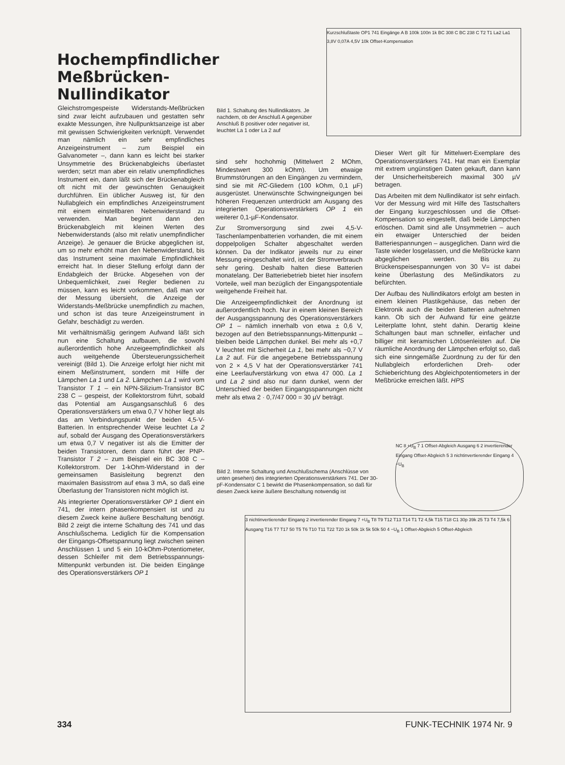Kurzschlußtaste OP1 741 Eingänge A B 100k 100n 1k BC 308 C BC 238 C T2 T1 La2 La1 3,8V 0,07A 4,5V 10k Offset-Kompensation
Hochempfindlicher Meßbrücken-Nullindikator
Bild 1. Schaltung des Nullindikators. Je nachdem, ob der Anschluß A gegenüber Anschluß B positiver oder negativer ist, leuchtet La 1 oder La 2 auf
Gleichstromgespeiste Widerstands-Meßbrücken sind zwar leicht aufzubauen und gestatten sehr exakte Messungen, ihre Nullpunktsanzeige ist aber mit gewissen Schwierigkeiten verknüpft. Verwendet man nämlich ein sehr empfindliches Anzeigeinstrument – zum Beispiel ein Galvanometer –, dann kann es leicht bei starker Unsymmetrie des Brückenabgleichs überlastet werden; setzt man aber ein relativ unempfindliches Instrument ein, dann läßt sich der Brückenabgleich oft nicht mit der gewünschten Genauigkeit durchführen. Ein üblicher Ausweg ist, für den Nullabgleich ein empfindliches Anzeigeinstrument mit einem einstellbaren Nebenwiderstand zu verwenden. Man beginnt dann den Brückenabgleich mit kleinen Werten des Nebenwiderstands (also mit relativ unempfindlicher Anzeige). Je genauer die Brücke abgeglichen ist, um so mehr erhöht man den Nebenwiderstand, bis das Instrument seine maximale Empfindlichkeit erreicht hat. In dieser Stellung erfolgt dann der Endabgleich der Brücke. Abgesehen von der Unbequemlichkeit, zwei Regler bedienen zu müssen, kann es leicht vorkommen, daß man vor der Messung übersieht, die Anzeige der Widerstands-Meßbrücke unempfindlich zu machen, und schon ist das teure Anzeigeinstrument in Gefahr, beschädigt zu werden.
Mit verhältnismäßig geringem Aufwand läßt sich nun eine Schaltung aufbauen, die sowohl außerordentlich hohe Anzeigeempfindlichkeit als auch weitgehende Übersteuerungssicherheit vereinigt (Bild 1). Die Anzeige erfolgt hier nicht mit einem Meßinstrument, sondern mit Hilfe der Lämpchen La 1 und La 2. Lämpchen La 1 wird vom Transistor T 1 – ein NPN-Silizium-Transistor BC 238 C – gespeist, der Kollektorstrom führt, sobald das Potential am Ausgangsanschluß 6 des Operationsverstärkers um etwa 0,7 V höher liegt als das am Verbindungspunkt der beiden 4,5-V-Batterien. In entsprechender Weise leuchtet La 2 auf, sobald der Ausgang des Operationsverstärkers um etwa 0,7 V negativer ist als die Emitter der beiden Transistoren, denn dann führt der PNP-Transistor T 2 – zum Beispiel ein BC 308 C – Kollektorstrom. Der 1-kOhm-Widerstand in der gemeinsamen Basisleitung begrenzt den maximalen Basisstrom auf etwa 3 mA, so daß eine Überlastung der Transistoren nicht möglich ist.
Als integrierter Operationsverstärker OP 1 dient ein 741, der intern phasenkompensiert ist und zu diesem Zweck keine äußere Beschaltung benötigt. Bild 2 zeigt die interne Schaltung des 741 und das Anschlußschema. Lediglich für die Kompensation der Eingangs-Offsetspannung liegt zwischen seinen Anschlüssen 1 und 5 ein 10-kOhm-Potentiometer, dessen Schleifer mit dem Betriebsspannungs-Mittenpunkt verbunden ist. Die beiden Eingänge des Operationsverstärkers OP 1
sind sehr hochohmig (Mittelwert 2 MOhm, Mindestwert 300 kOhm). Um etwaige Brummstörungen an den Eingängen zu vermindern, sind sie mit RC-Gliedern (100 kOhm, 0,1 µF) ausgerüstet. Unerwünschte Schwingneigungen bei höheren Frequenzen unterdrückt am Ausgang des integrierten Operationsverstärkers OP 1 ein weiterer 0,1-µF-Kondensator.
Zur Stromversorgung sind zwei 4,5-V-Taschenlampenbatterien vorhanden, die mit einem doppelpoligen Schalter abgeschaltet werden können. Da der Indikator jeweils nur zu einer Messung eingeschaltet wird, ist der Stromverbrauch sehr gering. Deshalb halten diese Batterien monatelang. Der Batteriebetrieb bietet hier insofern Vorteile, weil man bezüglich der Eingangspotentiale weitgehende Freiheit hat.
Die Anzeigeempfindlichkeit der Anordnung ist außerordentlich hoch. Nur in einem kleinen Bereich der Ausgangsspannung des Operationsverstärkers OP 1 – nämlich innerhalb von etwa ± 0,6 V, bezogen auf den Betriebsspannungs-Mittenpunkt – bleiben beide Lämpchen dunkel. Bei mehr als +0,7 V leuchtet mit Sicherheit La 1, bei mehr als −0,7 V La 2 auf. Für die angegebene Betriebsspannung von 2 × 4,5 V hat der Operationsverstärker 741 eine Leerlaufverstärkung von etwa 47 000. La 1 und La 2 sind also nur dann dunkel, wenn der Unterschied der beiden Eingangsspannungen nicht mehr als etwa 2 · 0,7/47 000 = 30 µV beträgt.
Dieser Wert gilt für Mittelwert-Exemplare des Operationsverstärkers 741. Hat man ein Exemplar mit extrem ungünstigen Daten gekauft, dann kann der Unsicherheitsbereich maximal 300 µV betragen.
Das Arbeiten mit dem Nullindikator ist sehr einfach. Vor der Messung wird mit Hilfe des Tastschalters der Eingang kurzgeschlossen und die Offset-Kompensation so eingestellt, daß beide Lämpchen erlöschen. Damit sind alle Unsymmetrien – auch ein etwaiger Unterschied der beiden Batteriespannungen – ausgeglichen. Dann wird die Taste wieder losgelassen, und die Meßbrücke kann abgeglichen werden. Bis zu Brückenspeisespannungen von 30 V= ist dabei keine Überlastung des Meßindikators zu befürchten.
Der Aufbau des Nullindikators erfolgt am besten in einem kleinen Plastikgehäuse, das neben der Elektronik auch die beiden Batterien aufnehmen kann. Ob sich der Aufwand für eine geätzte Leiterplatte lohnt, steht dahin. Derartig kleine Schaltungen baut man schneller, einfacher und billiger mit keramischen Lötösenleisten auf. Die räumliche Anordnung der Lämpchen erfolgt so, daß sich eine sinngemäße Zuordnung zu der für den Nullabgleich erforderlichen Dreh- oder Schieberichtung des Abgleichpotentiometers in der Meßbrücke erreichen läßt. HPS
NC 8 +U<sub>B</sub> 7 1 Offset-Abgleich Ausgang 6 2 invertierender Eingang Offset-Abgleich 5 3 nichtinvertierender Eingang 4 −U<sub>B</sub>
Bild 2. Interne Schaltung und Anschlußschema (Anschlüsse von unten gesehen) des integrierten Operationsverstärkers 741. Der 30-pF-Kondensator C 1 bewirkt die Phasenkompensation, so daß für diesen Zweck keine äußere Beschaltung notwendig ist
3 nichtinvertierender Eingang 2 invertierender Eingang 7 +U<sub>B</sub> T8 T9 T12 T13 T14 T1 T2 4,5k T15 T18 C1 30p 39k 25 T3 T4 7,5k 6 Ausgang T16 T7 T17 50 T5 T6 T10 T11 T22 T20 1k 50k 1k 5k 50k 50 4 −U<sub>B</sub> 1 Offset-Abgleich 5 Offset-Abgleich
334 FUNK-TECHNIK 1974 Nr. 9